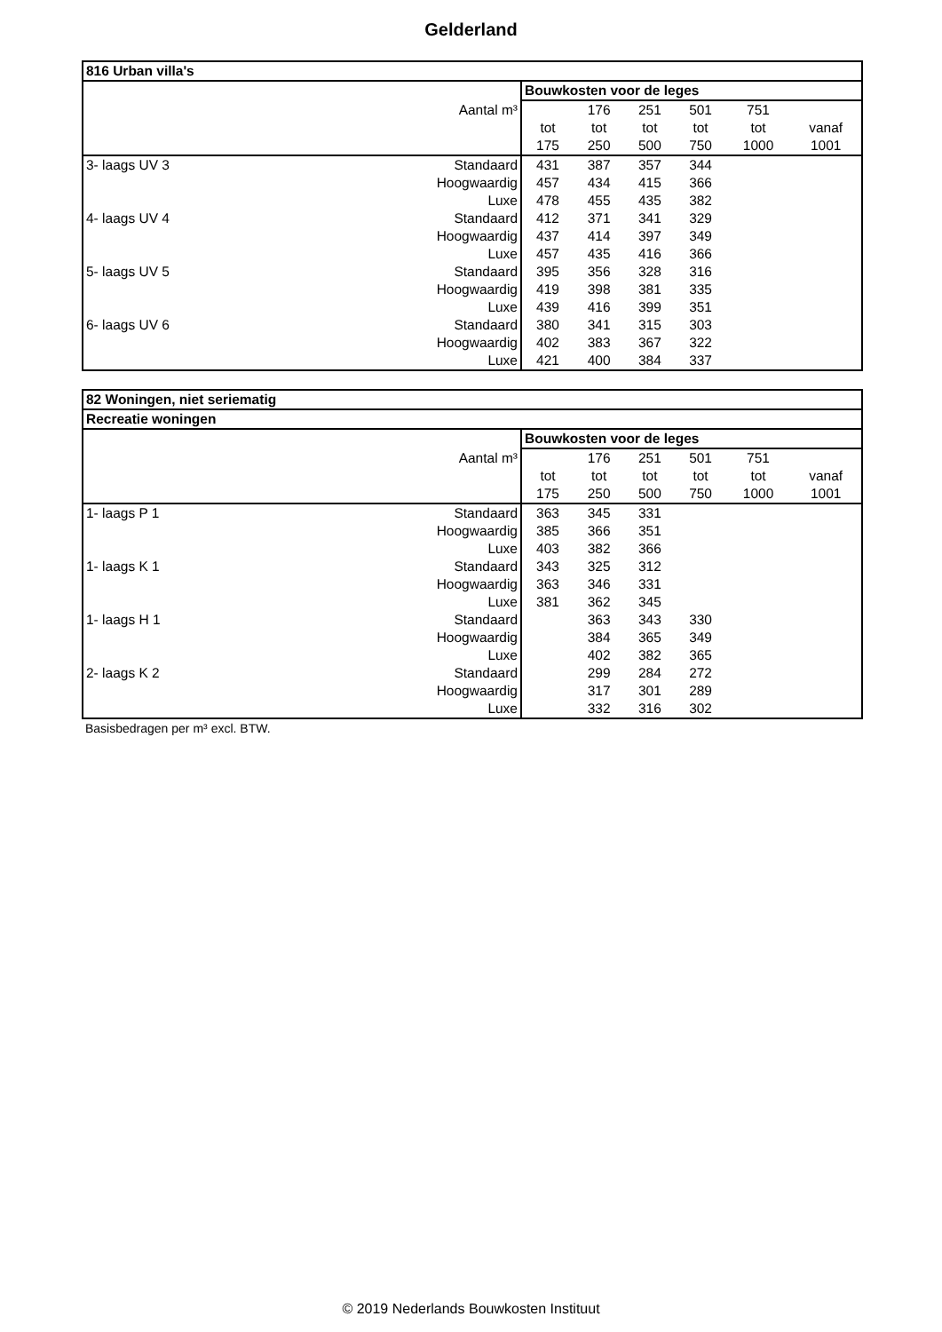Gelderland
| 816 Urban villa's | | | | | | | |
| | | Bouwkosten voor de leges | | | | | |
| | Aantal m³ | | 176 | 251 | 501 | 751 | |
| | | tot | tot | tot | tot | tot | vanaf |
| | | 175 | 250 | 500 | 750 | 1000 | 1001 |
| 3- laags UV 3 | Standaard | 431 | 387 | 357 | 344 | | |
| | Hoogwaardig | 457 | 434 | 415 | 366 | | |
| | Luxe | 478 | 455 | 435 | 382 | | |
| 4- laags UV 4 | Standaard | 412 | 371 | 341 | 329 | | |
| | Hoogwaardig | 437 | 414 | 397 | 349 | | |
| | Luxe | 457 | 435 | 416 | 366 | | |
| 5- laags UV 5 | Standaard | 395 | 356 | 328 | 316 | | |
| | Hoogwaardig | 419 | 398 | 381 | 335 | | |
| | Luxe | 439 | 416 | 399 | 351 | | |
| 6- laags UV 6 | Standaard | 380 | 341 | 315 | 303 | | |
| | Hoogwaardig | 402 | 383 | 367 | 322 | | |
| | Luxe | 421 | 400 | 384 | 337 | | |
| 82 Woningen, niet seriematig | | | | | | | |
| Recreatie woningen | | | | | | | |
| | | Bouwkosten voor de leges | | | | | |
| | Aantal m³ | | 176 | 251 | 501 | 751 | |
| | | tot | tot | tot | tot | tot | vanaf |
| | | 175 | 250 | 500 | 750 | 1000 | 1001 |
| 1- laags P 1 | Standaard | 363 | 345 | 331 | | | |
| | Hoogwaardig | 385 | 366 | 351 | | | |
| | Luxe | 403 | 382 | 366 | | | |
| 1- laags K 1 | Standaard | 343 | 325 | 312 | | | |
| | Hoogwaardig | 363 | 346 | 331 | | | |
| | Luxe | 381 | 362 | 345 | | | |
| 1- laags H 1 | Standaard | | 363 | 343 | 330 | | |
| | Hoogwaardig | | 384 | 365 | 349 | | |
| | Luxe | | 402 | 382 | 365 | | |
| 2- laags K 2 | Standaard | | 299 | 284 | 272 | | |
| | Hoogwaardig | | 317 | 301 | 289 | | |
| | Luxe | | 332 | 316 | 302 | | |
Basisbedragen per m³ excl. BTW.
© 2019 Nederlands Bouwkosten Instituut